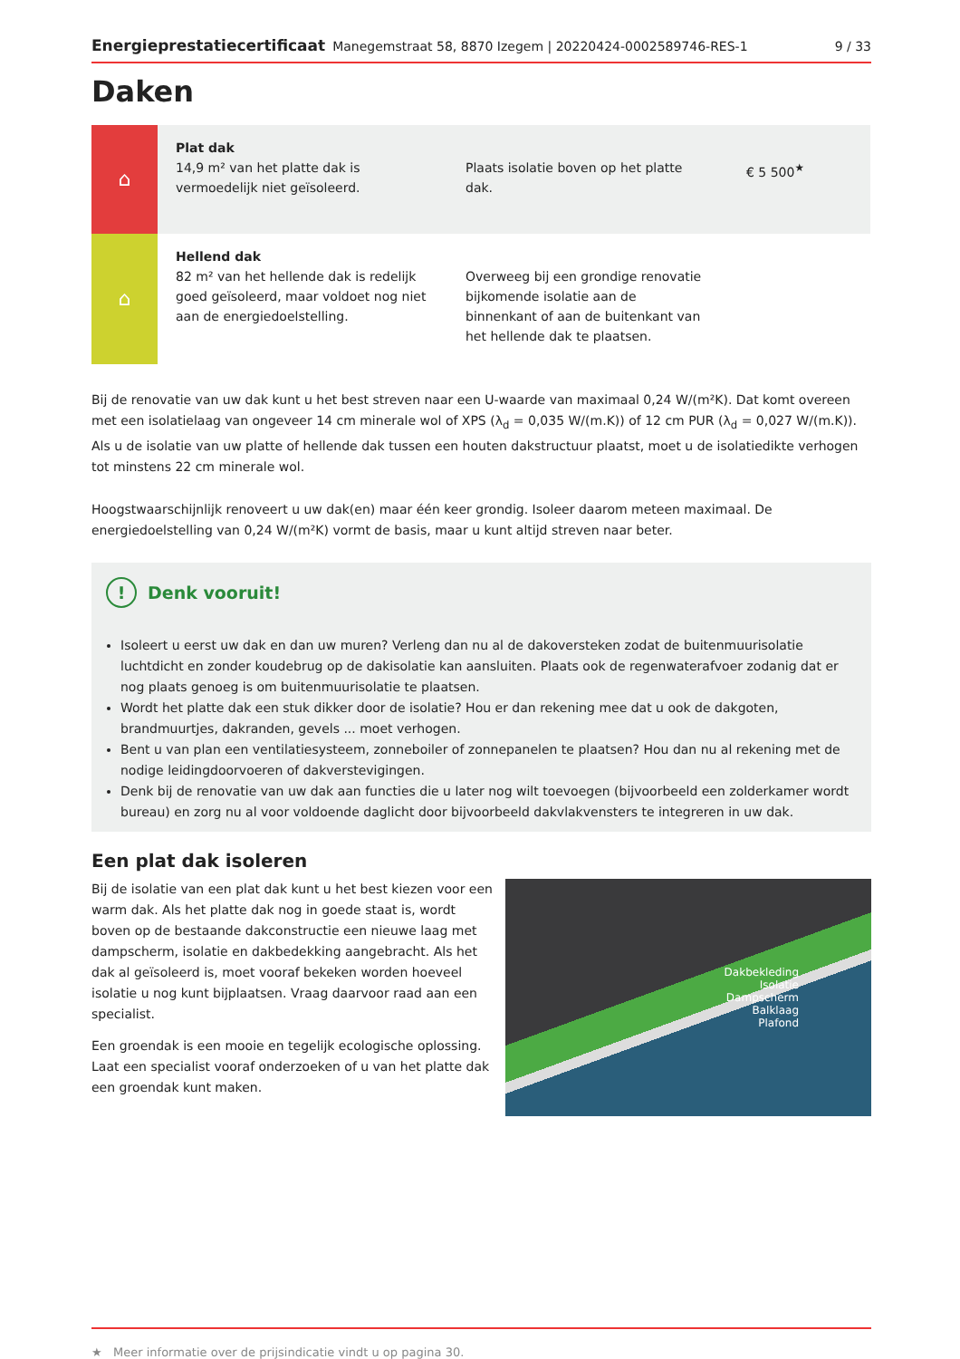Energieprestatiecertificaat Manegemstraat 58, 8870 Izegem | 20220424-0002589746-RES-1 9 / 33
Daken
| ⌂ | Plat dak 14,9 m² van het platte dak is vermoedelijk niet geïsoleerd. | Plaats isolatie boven op het platte dak. | € 5 500<sup>★</sup> |
| ⌂ | Hellend dak 82 m² van het hellende dak is redelijk goed geïsoleerd, maar voldoet nog niet aan de energiedoelstelling. | Overweeg bij een grondige renovatie bijkomende isolatie aan de binnenkant of aan de buitenkant van het hellende dak te plaatsen. | |
Bij de renovatie van uw dak kunt u het best streven naar een U-waarde van maximaal 0,24 W/(m²K). Dat komt overeen met een isolatielaag van ongeveer 14 cm minerale wol of XPS (λ<sub>d</sub> = 0,035 W/(m.K)) of 12 cm PUR (λ<sub>d</sub> = 0,027 W/(m.K)). Als u de isolatie van uw platte of hellende dak tussen een houten dakstructuur plaatst, moet u de isolatiedikte verhogen tot minstens 22 cm minerale wol.
Hoogstwaarschijnlijk renoveert u uw dak(en) maar één keer grondig. Isoleer daarom meteen maximaal. De energiedoelstelling van 0,24 W/(m²K) vormt de basis, maar u kunt altijd streven naar beter.
! Denk vooruit!
Isoleert u eerst uw dak en dan uw muren? Verleng dan nu al de dakoversteken zodat de buitenmuurisolatie luchtdicht en zonder koudebrug op de dakisolatie kan aansluiten. Plaats ook de regenwaterafvoer zodanig dat er nog plaats genoeg is om buitenmuurisolatie te plaatsen.
Wordt het platte dak een stuk dikker door de isolatie? Hou er dan rekening mee dat u ook de dakgoten, brandmuurtjes, dakranden, gevels ... moet verhogen.
Bent u van plan een ventilatiesysteem, zonneboiler of zonnepanelen te plaatsen? Hou dan nu al rekening met de nodige leidingdoorvoeren of dakverstevigingen.
Denk bij de renovatie van uw dak aan functies die u later nog wilt toevoegen (bijvoorbeeld een zolderkamer wordt bureau) en zorg nu al voor voldoende daglicht door bijvoorbeeld dakvlakvensters te integreren in uw dak.
Een plat dak isoleren
Bij de isolatie van een plat dak kunt u het best kiezen voor een warm dak. Als het platte dak nog in goede staat is, wordt boven op de bestaande dakconstructie een nieuwe laag met dampscherm, isolatie en dakbedekking aangebracht. Als het dak al geïsoleerd is, moet vooraf bekeken worden hoeveel isolatie u nog kunt bijplaatsen. Vraag daarvoor raad aan een specialist.
Een groendak is een mooie en tegelijk ecologische oplossing. Laat een specialist vooraf onderzoeken of u van het platte dak een groendak kunt maken.
Dakbekleding
Isolatie
Dampscherm
Balklaag
Plafond
★ Meer informatie over de prijsindicatie vindt u op pagina 30.